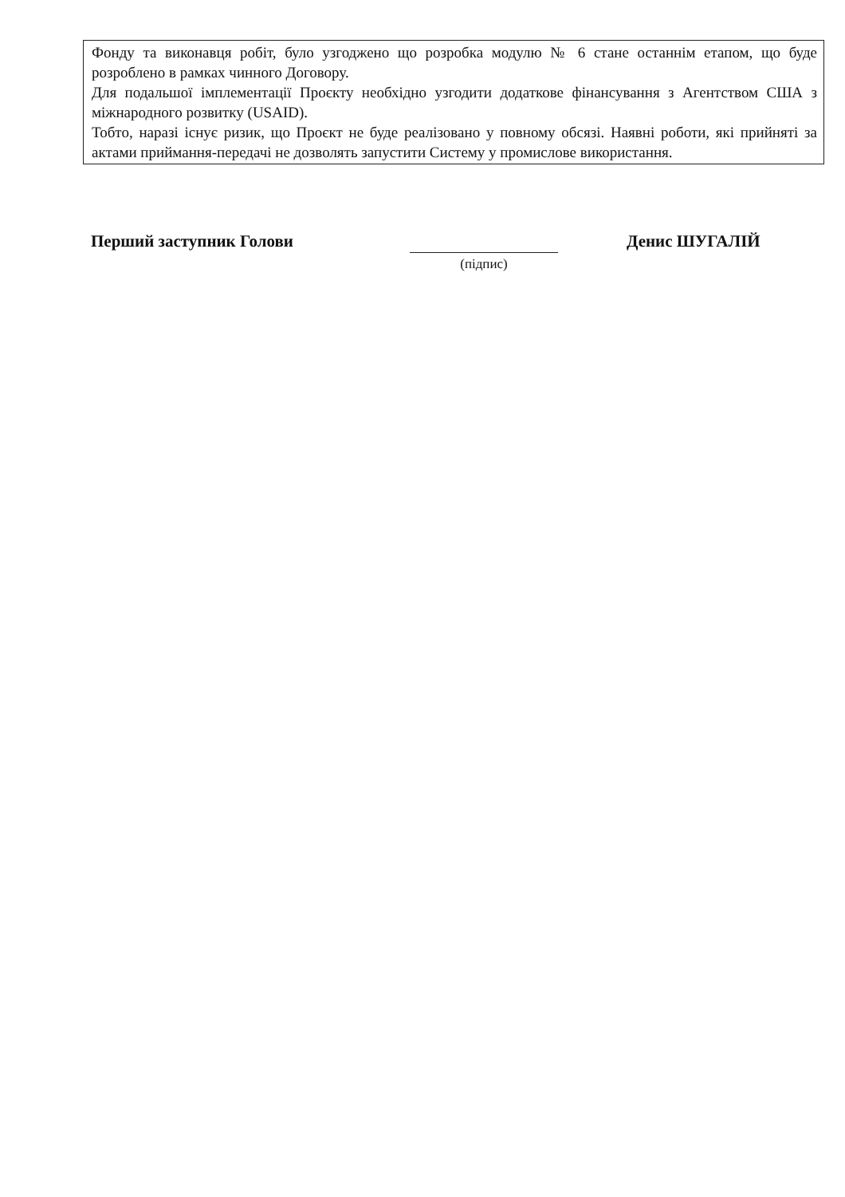| Фонду та виконавця робіт, було узгоджено що розробка модулю № 6 стане останнім етапом, що буде розроблено в рамках чинного Договору. Для подальшої імплементації Проєкту необхідно узгодити додаткове фінансування з Агентством США з міжнародного розвитку (USAID). Тобто, наразі існує ризик, що Проєкт не буде реалізовано у повному обсязі. Наявні роботи, які прийняті за актами приймання-передачі не дозволять запустити Систему у промислове використання. |
Перший заступник Голови
(підпис)
Денис ШУГАЛІЙ